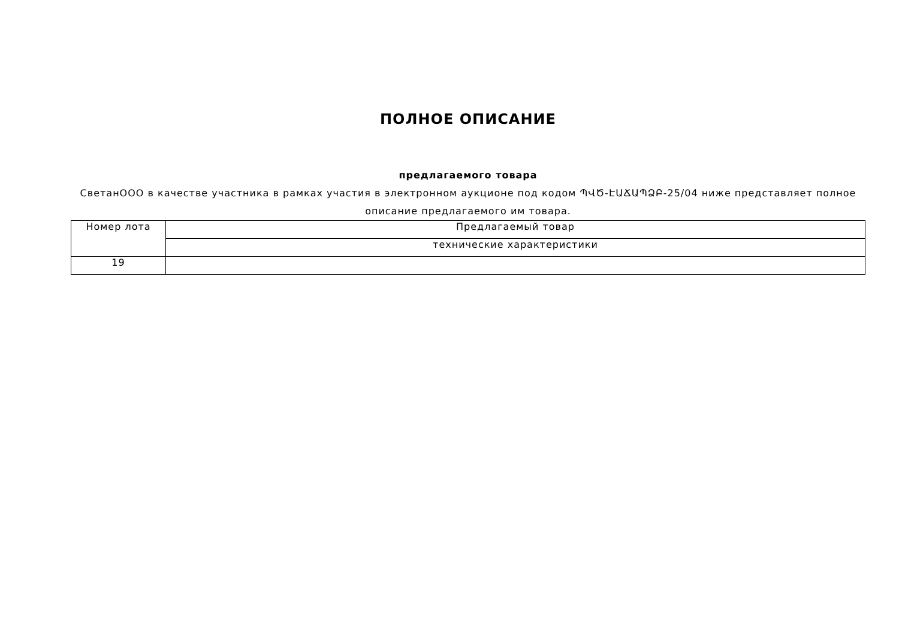ПОЛНОЕ ОПИСАНИЕ
предлагаемого товара
СветанООО в качестве участника в рамках участия в электронном аукционе под кодом ՊՎԾ-ԷԱՃԱՊՁԲ-25/04 ниже представляет полное описание предлагаемого им товара.
| Номер лота | Предлагаемый товар |
| | технические характеристики |
| 19 | |